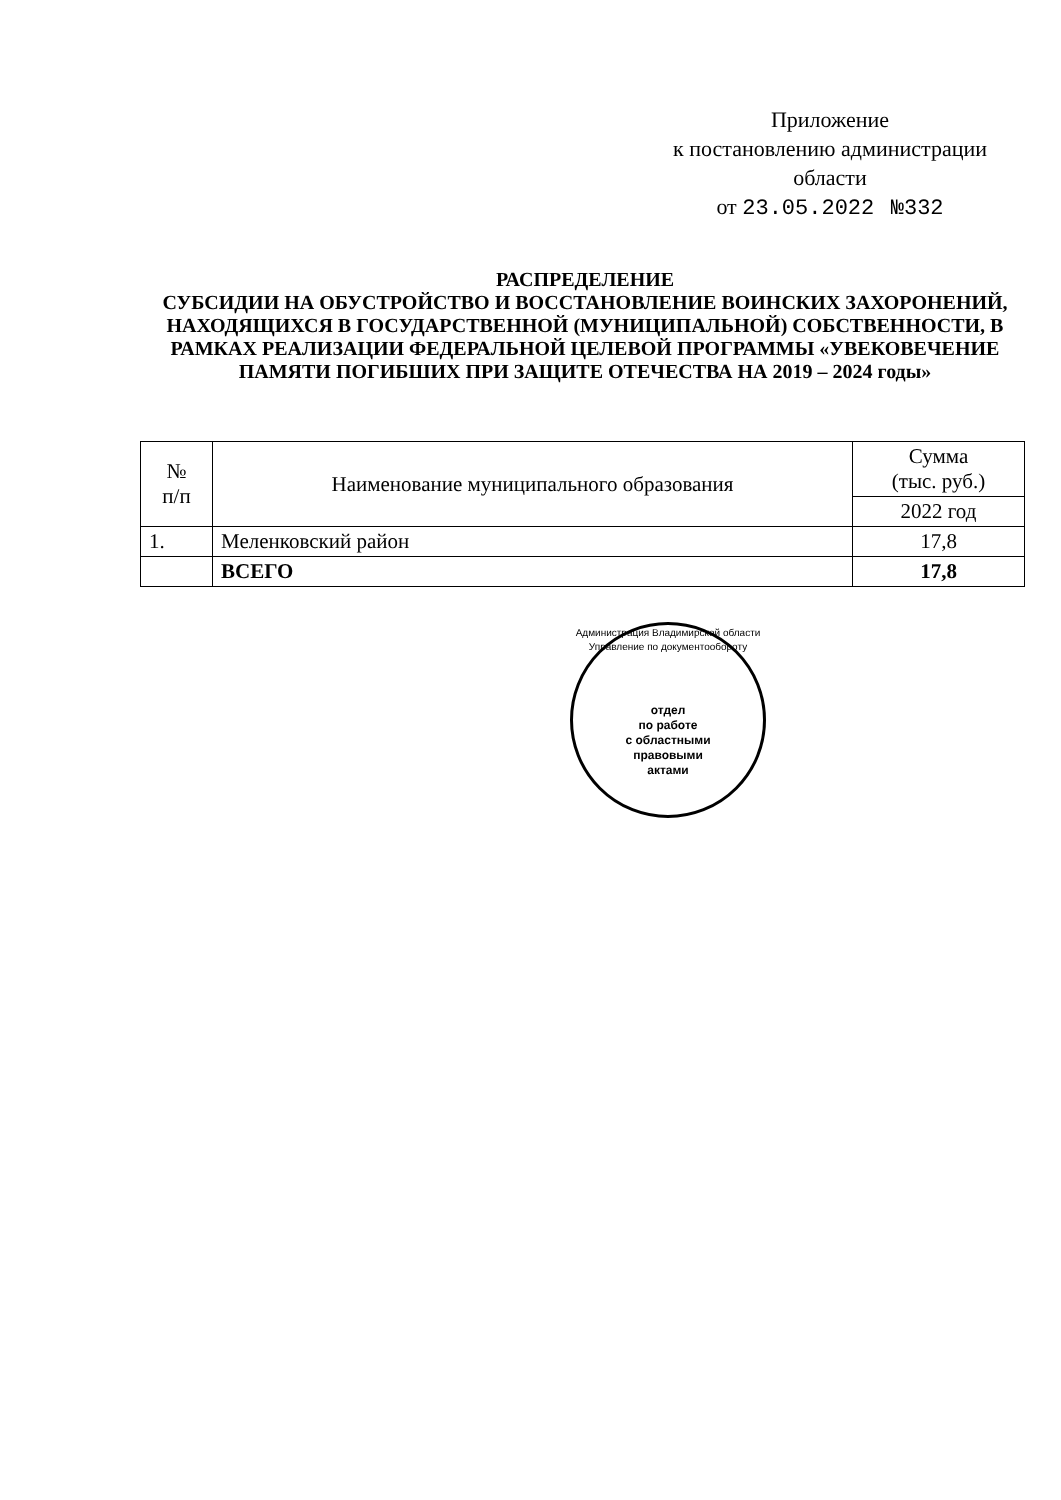Приложение
к постановлению администрации
области
от 23.05.2022 №332
РАСПРЕДЕЛЕНИЕ
СУБСИДИИ НА ОБУСТРОЙСТВО И ВОССТАНОВЛЕНИЕ ВОИНСКИХ ЗАХОРОНЕНИЙ, НАХОДЯЩИХСЯ В ГОСУДАРСТВЕННОЙ (МУНИЦИПАЛЬНОЙ) СОБСТВЕННОСТИ, В РАМКАХ РЕАЛИЗАЦИИ ФЕДЕРАЛЬНОЙ ЦЕЛЕВОЙ ПРОГРАММЫ «УВЕКОВЕЧЕНИЕ ПАМЯТИ ПОГИБШИХ ПРИ ЗАЩИТЕ ОТЕЧЕСТВА НА 2019 – 2024 годы»
| № п/п | Наименование муниципального образования | Сумма (тыс. руб.) |
| --- | --- | --- |
| | | 2022 год |
| 1. | Меленковский район | 17,8 |
| | ВСЕГО | 17,8 |
Администрация Владимирской области
Управление по документообороту
отдел
по работе
с областными
правовыми
актами